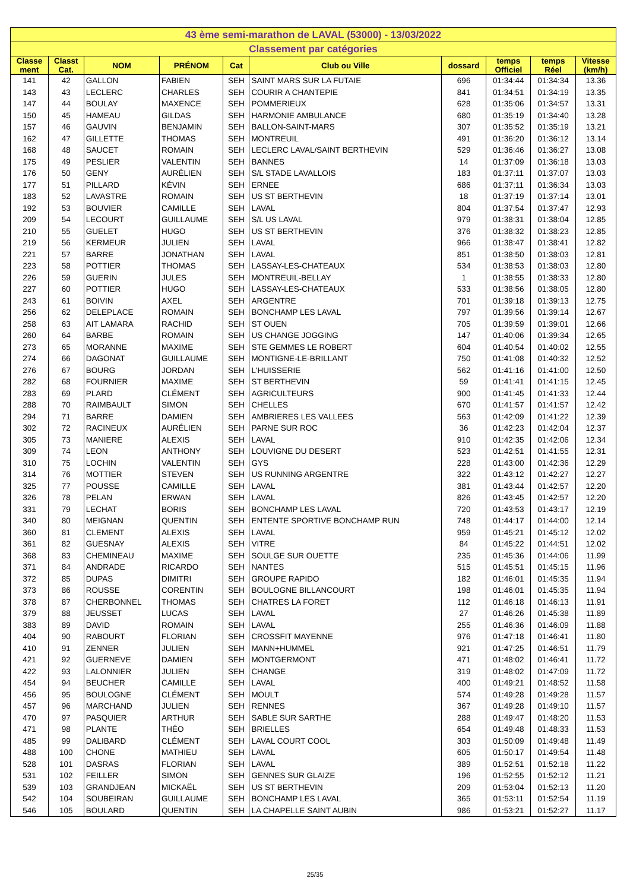| 43 ème semi-marathon de LAVAL (53000) - 13/03/2022 | | | | | | | | | |
| Classement par catégories | | | | | | | | | |
| Classe ment | Classt Cat. | NOM | PRÉNOM | Cat | Club ou Ville | dossard | temps Officiel | temps Réel | Vitesse (km/h) |
| 141 | 42 | GALLON | FABIEN | SEH | SAINT MARS SUR LA FUTAIE | 696 | 01:34:44 | 01:34:34 | 13.36 |
| 143 | 43 | LECLERC | CHARLES | SEH | COURIR A CHANTEPIE | 841 | 01:34:51 | 01:34:19 | 13.35 |
| 147 | 44 | BOULAY | MAXENCE | SEH | POMMERIEUX | 628 | 01:35:06 | 01:34:57 | 13.31 |
| 150 | 45 | HAMEAU | GILDAS | SEH | HARMONIE AMBULANCE | 680 | 01:35:19 | 01:34:40 | 13.28 |
| 157 | 46 | GAUVIN | BENJAMIN | SEH | BALLON-SAINT-MARS | 307 | 01:35:52 | 01:35:19 | 13.21 |
| 162 | 47 | GILLETTE | THOMAS | SEH | MONTREUIL | 491 | 01:36:20 | 01:36:12 | 13.14 |
| 168 | 48 | SAUCET | ROMAIN | SEH | LECLERC LAVAL/SAINT BERTHEVIN | 529 | 01:36:46 | 01:36:27 | 13.08 |
| 175 | 49 | PESLIER | VALENTIN | SEH | BANNES | 14 | 01:37:09 | 01:36:18 | 13.03 |
| 176 | 50 | GENY | AURÉLIEN | SEH | S/L STADE LAVALLOIS | 183 | 01:37:11 | 01:37:07 | 13.03 |
| 177 | 51 | PILLARD | KÉVIN | SEH | ERNEE | 686 | 01:37:11 | 01:36:34 | 13.03 |
| 183 | 52 | LAVASTRE | ROMAIN | SEH | US ST BERTHEVIN | 18 | 01:37:19 | 01:37:14 | 13.01 |
| 192 | 53 | BOUVIER | CAMILLE | SEH | LAVAL | 804 | 01:37:54 | 01:37:47 | 12.93 |
| 209 | 54 | LECOURT | GUILLAUME | SEH | S/L US LAVAL | 979 | 01:38:31 | 01:38:04 | 12.85 |
| 210 | 55 | GUELET | HUGO | SEH | US ST BERTHEVIN | 376 | 01:38:32 | 01:38:23 | 12.85 |
| 219 | 56 | KERMEUR | JULIEN | SEH | LAVAL | 966 | 01:38:47 | 01:38:41 | 12.82 |
| 221 | 57 | BARRE | JONATHAN | SEH | LAVAL | 851 | 01:38:50 | 01:38:03 | 12.81 |
| 223 | 58 | POTTIER | THOMAS | SEH | LASSAY-LES-CHATEAUX | 534 | 01:38:53 | 01:38:03 | 12.80 |
| 226 | 59 | GUERIN | JULES | SEH | MONTREUIL-BELLAY | 1 | 01:38:55 | 01:38:33 | 12.80 |
| 227 | 60 | POTTIER | HUGO | SEH | LASSAY-LES-CHATEAUX | 533 | 01:38:56 | 01:38:05 | 12.80 |
| 243 | 61 | BOIVIN | AXEL | SEH | ARGENTRE | 701 | 01:39:18 | 01:39:13 | 12.75 |
| 256 | 62 | DELEPLACE | ROMAIN | SEH | BONCHAMP LES LAVAL | 797 | 01:39:56 | 01:39:14 | 12.67 |
| 258 | 63 | AIT LAMARA | RACHID | SEH | ST OUEN | 705 | 01:39:59 | 01:39:01 | 12.66 |
| 260 | 64 | BARBE | ROMAIN | SEH | US CHANGE JOGGING | 147 | 01:40:06 | 01:39:34 | 12.65 |
| 273 | 65 | MORANNE | MAXIME | SEH | STE GEMMES LE ROBERT | 604 | 01:40:54 | 01:40:02 | 12.55 |
| 274 | 66 | DAGONAT | GUILLAUME | SEH | MONTIGNE-LE-BRILLANT | 750 | 01:41:08 | 01:40:32 | 12.52 |
| 276 | 67 | BOURG | JORDAN | SEH | L'HUISSERIE | 562 | 01:41:16 | 01:41:00 | 12.50 |
| 282 | 68 | FOURNIER | MAXIME | SEH | ST BERTHEVIN | 59 | 01:41:41 | 01:41:15 | 12.45 |
| 283 | 69 | PLARD | CLÉMENT | SEH | AGRICULTEURS | 900 | 01:41:45 | 01:41:33 | 12.44 |
| 288 | 70 | RAIMBAULT | SIMON | SEH | CHELLES | 670 | 01:41:57 | 01:41:57 | 12.42 |
| 294 | 71 | BARRE | DAMIEN | SEH | AMBRIERES LES VALLEES | 563 | 01:42:09 | 01:41:22 | 12.39 |
| 302 | 72 | RACINEUX | AURÉLIEN | SEH | PARNE SUR ROC | 36 | 01:42:23 | 01:42:04 | 12.37 |
| 305 | 73 | MANIERE | ALEXIS | SEH | LAVAL | 910 | 01:42:35 | 01:42:06 | 12.34 |
| 309 | 74 | LEON | ANTHONY | SEH | LOUVIGNE DU DESERT | 523 | 01:42:51 | 01:41:55 | 12.31 |
| 310 | 75 | LOCHIN | VALENTIN | SEH | GYS | 228 | 01:43:00 | 01:42:36 | 12.29 |
| 314 | 76 | MOTTIER | STEVEN | SEH | US RUNNING ARGENTRE | 322 | 01:43:12 | 01:42:27 | 12.27 |
| 325 | 77 | POUSSE | CAMILLE | SEH | LAVAL | 381 | 01:43:44 | 01:42:57 | 12.20 |
| 326 | 78 | PELAN | ERWAN | SEH | LAVAL | 826 | 01:43:45 | 01:42:57 | 12.20 |
| 331 | 79 | LECHAT | BORIS | SEH | BONCHAMP LES LAVAL | 720 | 01:43:53 | 01:43:17 | 12.19 |
| 340 | 80 | MEIGNAN | QUENTIN | SEH | ENTENTE SPORTIVE BONCHAMP RUN | 748 | 01:44:17 | 01:44:00 | 12.14 |
| 360 | 81 | CLEMENT | ALEXIS | SEH | LAVAL | 959 | 01:45:21 | 01:45:12 | 12.02 |
| 361 | 82 | GUESNAY | ALEXIS | SEH | VITRE | 84 | 01:45:22 | 01:44:51 | 12.02 |
| 368 | 83 | CHEMINEAU | MAXIME | SEH | SOULGE SUR OUETTE | 235 | 01:45:36 | 01:44:06 | 11.99 |
| 371 | 84 | ANDRADE | RICARDO | SEH | NANTES | 515 | 01:45:51 | 01:45:15 | 11.96 |
| 372 | 85 | DUPAS | DIMITRI | SEH | GROUPE RAPIDO | 182 | 01:46:01 | 01:45:35 | 11.94 |
| 373 | 86 | ROUSSE | CORENTIN | SEH | BOULOGNE BILLANCOURT | 198 | 01:46:01 | 01:45:35 | 11.94 |
| 378 | 87 | CHERBONNEL | THOMAS | SEH | CHATRES LA FORET | 112 | 01:46:18 | 01:46:13 | 11.91 |
| 379 | 88 | JEUSSET | LUCAS | SEH | LAVAL | 27 | 01:46:26 | 01:45:38 | 11.89 |
| 383 | 89 | DAVID | ROMAIN | SEH | LAVAL | 255 | 01:46:36 | 01:46:09 | 11.88 |
| 404 | 90 | RABOURT | FLORIAN | SEH | CROSSFIT MAYENNE | 976 | 01:47:18 | 01:46:41 | 11.80 |
| 410 | 91 | ZENNER | JULIEN | SEH | MANN+HUMMEL | 921 | 01:47:25 | 01:46:51 | 11.79 |
| 421 | 92 | GUERNEVE | DAMIEN | SEH | MONTGERMONT | 471 | 01:48:02 | 01:46:41 | 11.72 |
| 422 | 93 | LALONNIER | JULIEN | SEH | CHANGE | 319 | 01:48:02 | 01:47:09 | 11.72 |
| 454 | 94 | BEUCHER | CAMILLE | SEH | LAVAL | 400 | 01:49:21 | 01:48:52 | 11.58 |
| 456 | 95 | BOULOGNE | CLÉMENT | SEH | MOULT | 574 | 01:49:28 | 01:49:28 | 11.57 |
| 457 | 96 | MARCHAND | JULIEN | SEH | RENNES | 367 | 01:49:28 | 01:49:10 | 11.57 |
| 470 | 97 | PASQUIER | ARTHUR | SEH | SABLE SUR SARTHE | 288 | 01:49:47 | 01:48:20 | 11.53 |
| 471 | 98 | PLANTE | THÉO | SEH | BRIELLES | 654 | 01:49:48 | 01:48:33 | 11.53 |
| 485 | 99 | DALIBARD | CLÉMENT | SEH | LAVAL COURT COOL | 303 | 01:50:09 | 01:49:48 | 11.49 |
| 488 | 100 | CHONE | MATHIEU | SEH | LAVAL | 605 | 01:50:17 | 01:49:54 | 11.48 |
| 528 | 101 | DASRAS | FLORIAN | SEH | LAVAL | 389 | 01:52:51 | 01:52:18 | 11.22 |
| 531 | 102 | FEILLER | SIMON | SEH | GENNES SUR GLAIZE | 196 | 01:52:55 | 01:52:12 | 11.21 |
| 539 | 103 | GRANDJEAN | MICKAËL | SEH | US ST BERTHEVIN | 209 | 01:53:04 | 01:52:13 | 11.20 |
| 542 | 104 | SOUBEIRAN | GUILLAUME | SEH | BONCHAMP LES LAVAL | 365 | 01:53:11 | 01:52:54 | 11.19 |
| 546 | 105 | BOULARD | QUENTIN | SEH | LA CHAPELLE SAINT AUBIN | 986 | 01:53:21 | 01:52:27 | 11.17 |
25/35